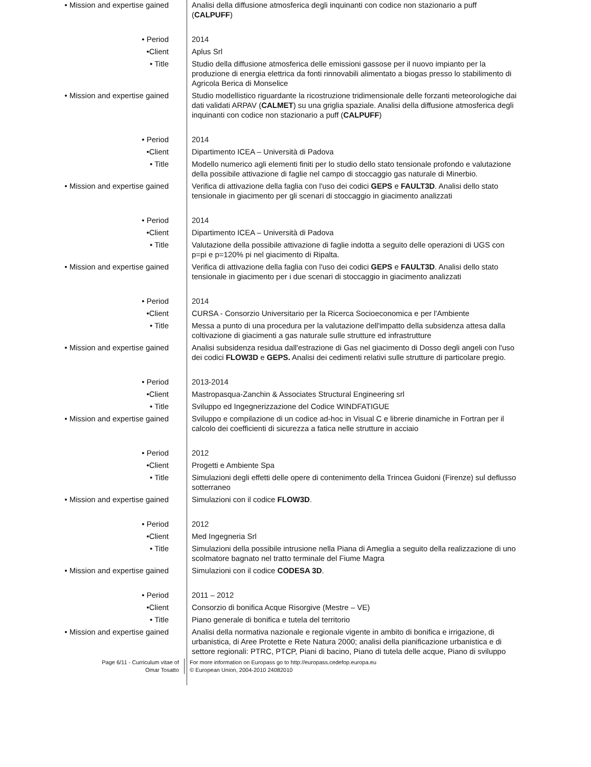• Mission and expertise gained Analisi della diffusione atmosferica degli inquinanti con codice non stazionario a puff (CALPUFF)
• Period 2014
•Client Aplus Srl
• Title Studio della diffusione atmosferica delle emissioni gassose per il nuovo impianto per la produzione di energia elettrica da fonti rinnovabili alimentato a biogas presso lo stabilimento di Agricola Berica di Monselice
• Mission and expertise gained Studio modellistico riguardante la ricostruzione tridimensionale delle forzanti meteorologiche dai dati validati ARPAV (CALMET) su una griglia spaziale. Analisi della diffusione atmosferica degli inquinanti con codice non stazionario a puff (CALPUFF)
• Period 2014
•Client Dipartimento ICEA – Università di Padova
• Title Modello numerico agli elementi finiti per lo studio dello stato tensionale profondo e valutazione della possibile attivazione di faglie nel campo di stoccaggio gas naturale di Minerbio.
• Mission and expertise gained Verifica di attivazione della faglia con l'uso dei codici GEPS e FAULT3D. Analisi dello stato tensionale in giacimento per gli scenari di stoccaggio in giacimento analizzati
• Period 2014
•Client Dipartimento ICEA – Università di Padova
• Title Valutazione della possibile attivazione di faglie indotta a seguito delle operazioni di UGS con p=pi e p=120% pi nel giacimento di Ripalta.
• Mission and expertise gained Verifica di attivazione della faglia con l'uso dei codici GEPS e FAULT3D. Analisi dello stato tensionale in giacimento per i due scenari di stoccaggio in giacimento analizzati
• Period 2014
•Client CURSA - Consorzio Universitario per la Ricerca Socioeconomica e per l'Ambiente
• Title Messa a punto di una procedura per la valutazione dell'impatto della subsidenza attesa dalla coltivazione di giacimenti a gas naturale sulle strutture ed infrastrutture
• Mission and expertise gained Analisi subsidenza residua dall'estrazione di Gas nel giacimento di Dosso degli angeli con l'uso dei codici FLOW3D e GEPS. Analisi dei cedimenti relativi sulle strutture di particolare pregio.
• Period 2013-2014
•Client Mastropasqua-Zanchin & Associates Structural Engineering srl
• Title Sviluppo ed Ingegnerizzazione del Codice WINDFATIGUE
• Mission and expertise gained Sviluppo e compilazione di un codice ad-hoc in Visual C e librerie dinamiche in Fortran per il calcolo dei coefficienti di sicurezza a fatica nelle strutture in acciaio
• Period 2012
•Client Progetti e Ambiente Spa
• Title Simulazioni degli effetti delle opere di contenimento della Trincea Guidoni (Firenze) sul deflusso sotterraneo
• Mission and expertise gained Simulazioni con il codice FLOW3D.
• Period 2012
•Client Med Ingegneria Srl
• Title Simulazioni della possibile intrusione nella Piana di Ameglia a seguito della realizzazione di uno scolmatore bagnato nel tratto terminale del Fiume Magra
• Mission and expertise gained Simulazioni con il codice CODESA 3D.
• Period 2011 – 2012
•Client Consorzio di bonifica Acque Risorgive (Mestre – VE)
• Title Piano generale di bonifica e tutela del territorio
• Mission and expertise gained Analisi della normativa nazionale e regionale vigente in ambito di bonifica e irrigazione, di urbanistica, di Aree Protette e Rete Natura 2000; analisi della pianificazione urbanistica e di settore regionali: PTRC, PTCP, Piani di bacino, Piano di tutela delle acque, Piano di sviluppo
Page 6/11 - Curriculum vitae of
Omar Tosatto
For more information on Europass go to http://europass.cedefop.europa.eu
© European Union, 2004-2010 24082010